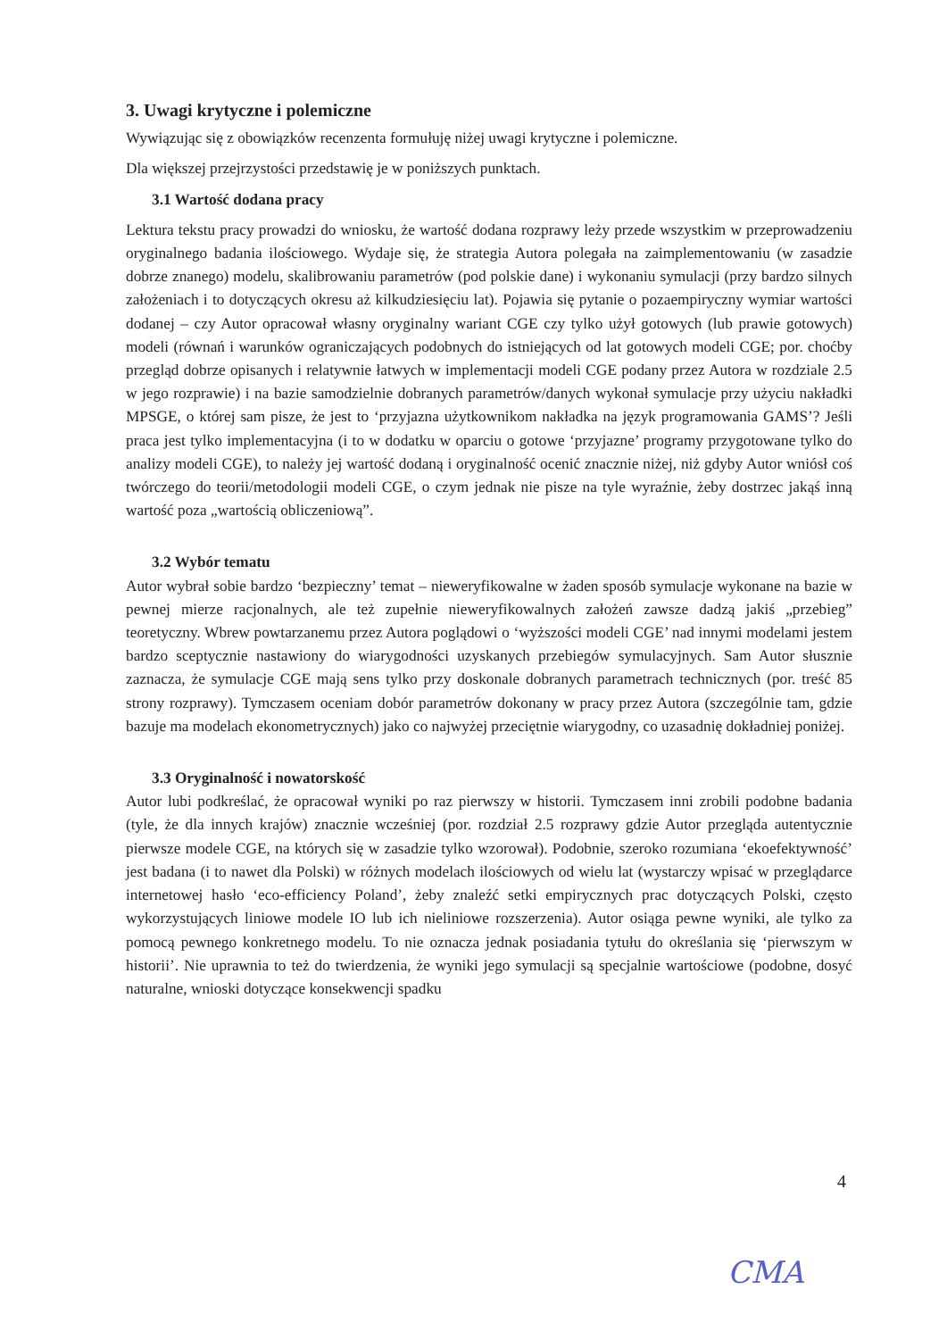3. Uwagi krytyczne i polemiczne
Wywiązując się z obowiązków recenzenta formułuję niżej uwagi krytyczne i polemiczne.
Dla większej przejrzystości przedstawię je w poniższych punktach.
3.1 Wartość dodana pracy
Lektura tekstu pracy prowadzi do wniosku, że wartość dodana rozprawy leży przede wszystkim w przeprowadzeniu oryginalnego badania ilościowego. Wydaje się, że strategia Autora polegała na zaimplementowaniu (w zasadzie dobrze znanego) modelu, skalibrowaniu parametrów (pod polskie dane) i wykonaniu symulacji (przy bardzo silnych założeniach i to dotyczących okresu aż kilkudziesięciu lat). Pojawia się pytanie o pozaempiryczny wymiar wartości dodanej – czy Autor opracował własny oryginalny wariant CGE czy tylko użył gotowych (lub prawie gotowych) modeli (równań i warunków ograniczających podobnych do istniejących od lat gotowych modeli CGE; por. choćby przegląd dobrze opisanych i relatywnie łatwych w implementacji modeli CGE podany przez Autora w rozdziale 2.5 w jego rozprawie) i na bazie samodzielnie dobranych parametrów/danych wykonał symulacje przy użyciu nakładki MPSGE, o której sam pisze, że jest to ‘przyjazna użytkownikom nakładka na język programowania GAMS’? Jeśli praca jest tylko implementacyjna (i to w dodatku w oparciu o gotowe ‘przyjazne’ programy przygotowane tylko do analizy modeli CGE), to należy jej wartość dodaną i oryginalność ocenić znacznie niżej, niż gdyby Autor wniósł coś twórczego do teorii/metodologii modeli CGE, o czym jednak nie pisze na tyle wyraźnie, żeby dostrzec jakąś inną wartość poza „wartością obliczeniową”.
3.2 Wybór tematu
Autor wybrał sobie bardzo ‘bezpieczny’ temat – nieweryfikowalne w żaden sposób symulacje wykonane na bazie w pewnej mierze racjonalnych, ale też zupełnie nieweryfikowalnych założeń zawsze dadzą jakiś „przebieg” teoretyczny. Wbrew powtarzanemu przez Autora poglądowi o ‘wyższości modeli CGE’ nad innymi modelami jestem bardzo sceptycznie nastawiony do wiarygodności uzyskanych przebiegów symulacyjnych. Sam Autor słusznie zaznacza, że symulacje CGE mają sens tylko przy doskonale dobranych parametrach technicznych (por. treść 85 strony rozprawy). Tymczasem oceniam dobór parametrów dokonany w pracy przez Autora (szczególnie tam, gdzie bazuje ma modelach ekonometrycznych) jako co najwyżej przeciętnie wiarygodny, co uzasadnię dokładniej poniżej.
3.3 Oryginalność i nowatorskość
Autor lubi podkreślać, że opracował wyniki po raz pierwszy w historii. Tymczasem inni zrobili podobne badania (tyle, że dla innych krajów) znacznie wcześniej (por. rozdział 2.5 rozprawy gdzie Autor przegląda autentycznie pierwsze modele CGE, na których się w zasadzie tylko wzorował). Podobnie, szeroko rozumiana ‘ekoefektywność’ jest badana (i to nawet dla Polski) w różnych modelach ilościowych od wielu lat (wystarczy wpisać w przeglądarce internetowej hasło ‘eco-efficiency Poland’, żeby znaleźć setki empirycznych prac dotyczących Polski, często wykorzystujących liniowe modele IO lub ich nieliniowe rozszerzenia). Autor osiąga pewne wyniki, ale tylko za pomocą pewnego konkretnego modelu. To nie oznacza jednak posiadania tytułu do określania się ‘pierwszym w historii’. Nie uprawnia to też do twierdzenia, że wyniki jego symulacji są specjalnie wartościowe (podobne, dosyć naturalne, wnioski dotyczące konsekwencji spadku
4
CMA